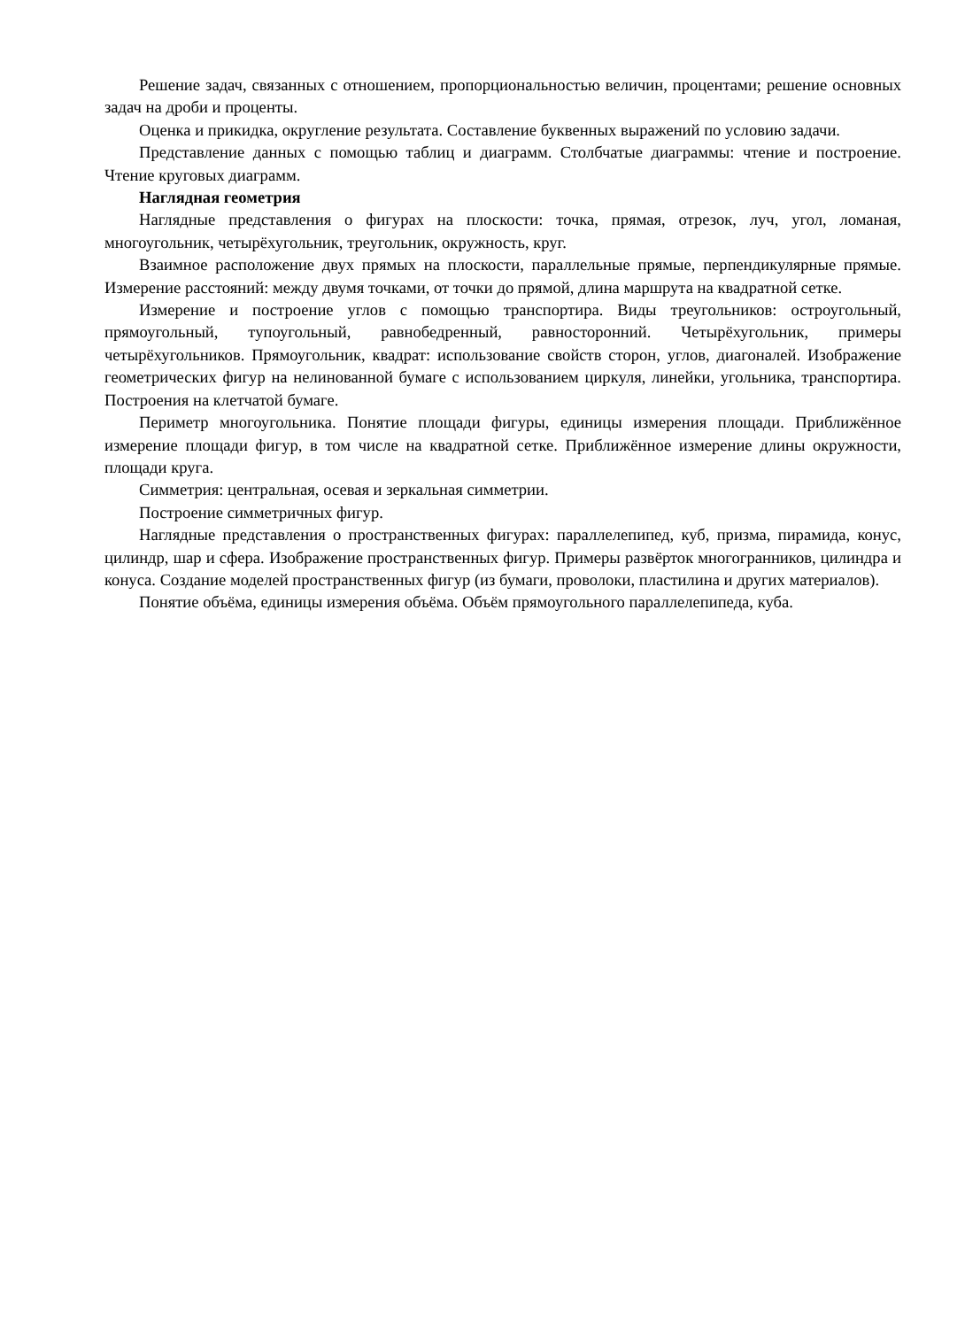Решение задач, связанных с отношением, пропорциональностью величин, процентами; решение основных задач на дроби и проценты.
Оценка и прикидка, округление результата. Составление буквенных выражений по условию задачи.
Представление данных с помощью таблиц и диаграмм. Столбчатые диаграммы: чтение и построение. Чтение круговых диаграмм.
Наглядная геометрия
Наглядные представления о фигурах на плоскости: точка, прямая, отрезок, луч, угол, ломаная, многоугольник, четырёхугольник, треугольник, окружность, круг.
Взаимное расположение двух прямых на плоскости, параллельные прямые, перпендикулярные прямые. Измерение расстояний: между двумя точками, от точки до прямой, длина маршрута на квадратной сетке.
Измерение и построение углов с помощью транспортира. Виды треугольников: остроугольный, прямоугольный, тупоугольный, равнобедренный, равносторонний. Четырёхугольник, примеры четырёхугольников. Прямоугольник, квадрат: использование свойств сторон, углов, диагоналей. Изображение геометрических фигур на нелинованной бумаге с использованием циркуля, линейки, угольника, транспортира. Построения на клетчатой бумаге.
Периметр многоугольника. Понятие площади фигуры, единицы измерения площади. Приближённое измерение площади фигур, в том числе на квадратной сетке. Приближённое измерение длины окружности, площади круга.
Симметрия: центральная, осевая и зеркальная симметрии.
Построение симметричных фигур.
Наглядные представления о пространственных фигурах: параллелепипед, куб, призма, пирамида, конус, цилиндр, шар и сфера. Изображение пространственных фигур. Примеры развёрток многогранников, цилиндра и конуса. Создание моделей пространственных фигур (из бумаги, проволоки, пластилина и других материалов).
Понятие объёма, единицы измерения объёма. Объём прямоугольного параллелепипеда, куба.